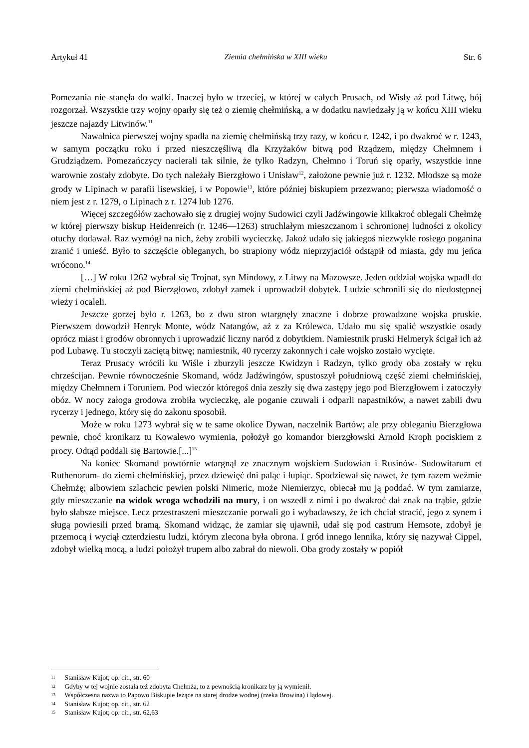Artykuł 41 Ziemia chełmińska w XIII wieku Str. 6
Pomezania nie stanęła do walki. Inaczej było w trzeciej, w której w całych Prusach, od Wisły aż pod Litwę, bój rozgorzał. Wszystkie trzy wojny oparły się też o ziemię chełmińską, a w dodatku nawiedzały ją w końcu XIII wieku jeszcze najazdy Litwinów.<sup>11</sup>
Nawałnica pierwszej wojny spadła na ziemię chełmińską trzy razy, w końcu r. 1242, i po dwakroć w r. 1243, w samym początku roku i przed nieszczęśliwą dla Krzyżaków bitwą pod Rządzem, między Chełmnem i Grudziądzem. Pomezańczycy nacierali tak silnie, że tylko Radzyn, Chełmno i Toruń się oparły, wszystkie inne warownie zostały zdobyte. Do tych należały Bierzgłowo i Unisław<sup>12</sup>, założone pewnie już r. 1232. Młodsze są może grody w Lipinach w parafii lisewskiej, i w Popowie<sup>13</sup>, które później biskupiem przezwano; pierwsza wiadomość o niem jest z r. 1279, o Lipinach z r. 1274 lub 1276.
Więcej szczegółów zachowało się z drugiej wojny Sudowici czyli Jadźwingowie kilkakroć oblegali Chełmżę w której pierwszy biskup Heidenreich (r. 1246—1263) struchlałym mieszczanom i schronionej ludności z okolicy otuchy dodawał. Raz wymógł na nich, żeby zrobili wycieczkę. Jakoż udało się jakiegoś niezwykle rosłego poganina zranić i unieść. Było to szczęście obleganych, bo strapiony wódz nieprzyjaciół odstąpił od miasta, gdy mu jeńca wrócono.<sup>14</sup>
[…] W roku 1262 wybrał się Trojnat, syn Mindowy, z Litwy na Mazowsze. Jeden oddział wojska wpadł do ziemi chełmińskiej aż pod Bierzgłowo, zdobył zamek i uprowadził dobytek. Ludzie schronili się do niedostępnej wieży i ocaleli.
Jeszcze gorzej było r. 1263, bo z dwu stron wtargnęły znaczne i dobrze prowadzone wojska pruskie. Pierwszem dowodził Henryk Monte, wódz Natangów, aż z za Królewca. Udało mu się spalić wszystkie osady oprócz miast i grodów obronnych i uprowadzić liczny naród z dobytkiem. Namiestnik pruski Helmeryk ścigał ich aż pod Lubawę. Tu stoczyli zaciętą bitwę; namiestnik, 40 rycerzy zakonnych i całe wojsko zostało wycięte.
Teraz Prusacy wrócili ku Wiśle i zburzyli jeszcze Kwidzyn i Radzyn, tylko grody oba zostały w ręku chrześcijan. Pewnie równocześnie Skomand, wódz Jadźwingów, spustoszył południową część ziemi chełmińskiej, między Chełmnem i Toruniem. Pod wieczór któregoś dnia zeszły się dwa zastępy jego pod Bierzgłowem i zatoczyły obóz. W nocy załoga grodowa zrobiła wycieczkę, ale poganie czuwali i odparli napastników, a nawet zabili dwu rycerzy i jednego, który się do zakonu sposobił.
Może w roku 1273 wybrał się w te same okolice Dywan, naczelnik Bartów; ale przy obleganiu Bierzgłowa pewnie, choć kronikarz tu Kowalewo wymienia, położył go komandor bierzgłowski Arnold Kroph pociskiem z procy. Odtąd poddali się Bartowie.[...]<sup>15</sup>
Na koniec Skomand powtórnie wtargnął ze znacznym wojskiem Sudowian i Rusinów- Sudowitarum et Ruthenorum- do ziemi chełmińskiej, przez dziewięć dni paląc i łupiąc. Spodziewał się nawet, że tym razem weźmie Chełmżę; albowiem szlachcic pewien polski Nimeric, może Niemierzyc, obiecał mu ją poddać. W tym zamiarze, gdy mieszczanie na widok wroga wchodzili na mury, i on wszedł z nimi i po dwakroć dał znak na trąbie, gdzie było słabsze miejsce. Lecz przestraszeni mieszczanie porwali go i wybadawszy, że ich chciał stracić, jego z synem i sługą powiesili przed bramą. Skomand widząc, że zamiar się ujawnił, udał się pod castrum Hemsote, zdobył je przemocą i wyciął czterdziestu ludzi, którym zlecona była obrona. I gród innego lennika, który się nazywał Cippel, zdobył wielką mocą, a ludzi położył trupem albo zabrał do niewoli. Oba grody zostały w popiół
<sup>11</sup> Stanisław Kujot; op. cit., str. 60
<sup>12</sup> Gdyby w tej wojnie została też zdobyta Chełmża, to z pewnością kronikarz by ją wymienił.
<sup>13</sup> Współczesna nazwa to Papowo Biskupie leżące na starej drodze wodnej (rzeka Browina) i lądowej.
<sup>14</sup> Stanisław Kujot; op. cit., str. 62
<sup>15</sup> Stanisław Kujot; op. cit., str. 62,63